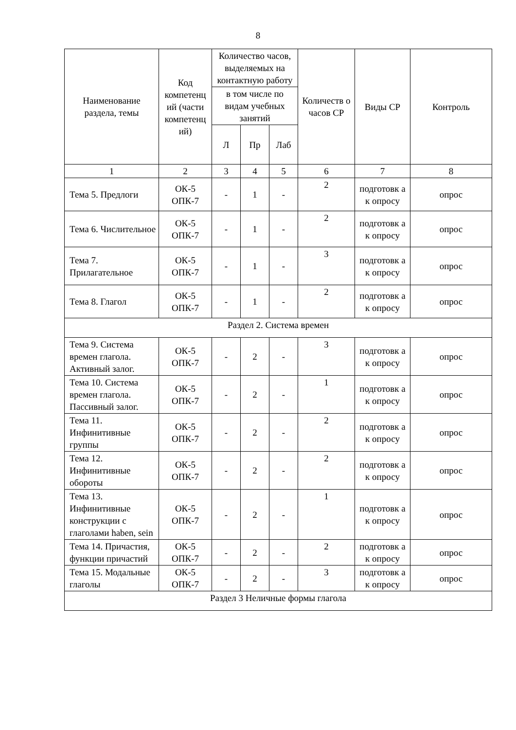8
| Наименование раздела, темы | Код компетенц ий (части компетенц ий) | Количество часов, выделяемых на контактную работу | | | Количеств о часов СР | Виды СР | Контроль |
| --- | --- | --- | --- | --- | --- | --- | --- |
| | | в том числе по видам учебных занятий | | | | | |
| | | Л | Пр | Лаб | | | |
| 1 | 2 | 3 | 4 | 5 | 6 | 7 | 8 |
| Тема 5. Предлоги | ОК-5 ОПК-7 | - | 1 | - | 2 | подготовк а к опросу | опрос |
| Тема 6. Числительное | ОК-5 ОПК-7 | - | 1 | - | 2 | подготовк а к опросу | опрос |
| Тема 7. Прилагательное | ОК-5 ОПК-7 | - | 1 | - | 3 | подготовк а к опросу | опрос |
| Тема 8. Глагол | ОК-5 ОПК-7 | - | 1 | - | 2 | подготовк а к опросу | опрос |
| Раздел 2. Система времен | | | | | | | |
| Тема 9. Система времен глагола. Активный залог. | ОК-5 ОПК-7 | - | 2 | - | 3 | подготовк а к опросу | опрос |
| Тема 10. Система времен глагола. Пассивный залог. | ОК-5 ОПК-7 | - | 2 | - | 1 | подготовк а к опросу | опрос |
| Тема 11. Инфинитивные группы | ОК-5 ОПК-7 | - | 2 | - | 2 | подготовк а к опросу | опрос |
| Тема 12. Инфинитивные обороты | ОК-5 ОПК-7 | - | 2 | - | 2 | подготовк а к опросу | опрос |
| Тема 13. Инфинитивные конструкции с глаголами haben, sein | ОК-5 ОПК-7 | - | 2 | - | 1 | подготовк а к опросу | опрос |
| Тема 14. Причастия, функции причастий | ОК-5 ОПК-7 | - | 2 | - | 2 | подготовк а к опросу | опрос |
| Тема 15. Модальные глаголы | ОК-5 ОПК-7 | - | 2 | - | 3 | подготовк а к опросу | опрос |
| Раздел 3 Неличные формы глагола | | | | | | | |